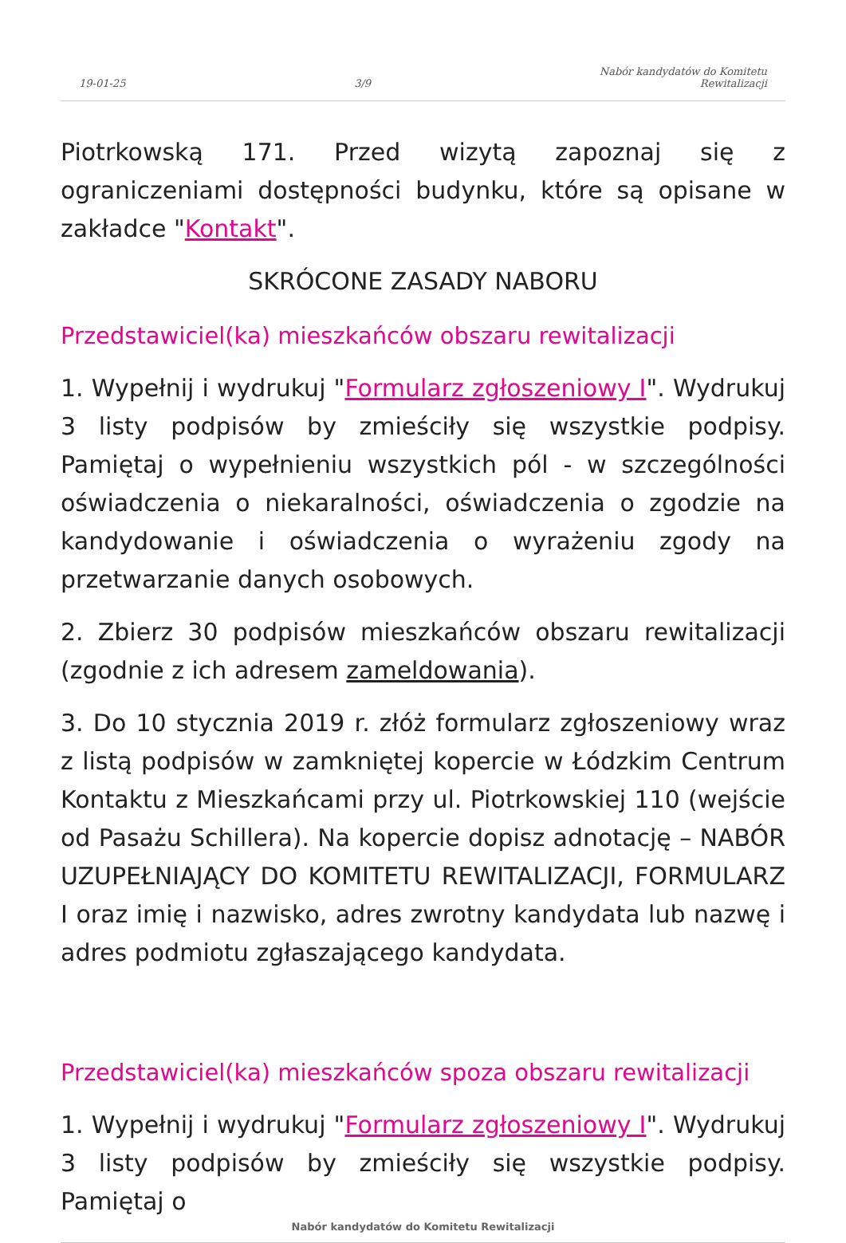19-01-25 3/9 Nabór kandydatów do Komitetu
Rewitalizacji
Piotrkowską 171. Przed wizytą zapoznaj się z ograniczeniami dostępności budynku, które są opisane w zakładce "Kontakt".
SKRÓCONE ZASADY NABORU
Przedstawiciel(ka) mieszkańców obszaru rewitalizacji
1. Wypełnij i wydrukuj "Formularz zgłoszeniowy I". Wydrukuj 3 listy podpisów by zmieściły się wszystkie podpisy. Pamiętaj o wypełnieniu wszystkich pól - w szczególności oświadczenia o niekaralności, oświadczenia o zgodzie na kandydowanie i oświadczenia o wyrażeniu zgody na przetwarzanie danych osobowych.
2. Zbierz 30 podpisów mieszkańców obszaru rewitalizacji (zgodnie z ich adresem zameldowania).
3. Do 10 stycznia 2019 r. złóż formularz zgłoszeniowy wraz z listą podpisów w zamkniętej kopercie w Łódzkim Centrum Kontaktu z Mieszkańcami przy ul. Piotrkowskiej 110 (wejście od Pasażu Schillera). Na kopercie dopisz adnotację – NABÓR UZUPEŁNIAJĄCY DO KOMITETU REWITALIZACJI, FORMULARZ I oraz imię i nazwisko, adres zwrotny kandydata lub nazwę i adres podmiotu zgłaszającego kandydata.
Przedstawiciel(ka) mieszkańców spoza obszaru rewitalizacji
1. Wypełnij i wydrukuj "Formularz zgłoszeniowy I". Wydrukuj 3 listy podpisów by zmieściły się wszystkie podpisy. Pamiętaj o
Nabór kandydatów do Komitetu Rewitalizacji